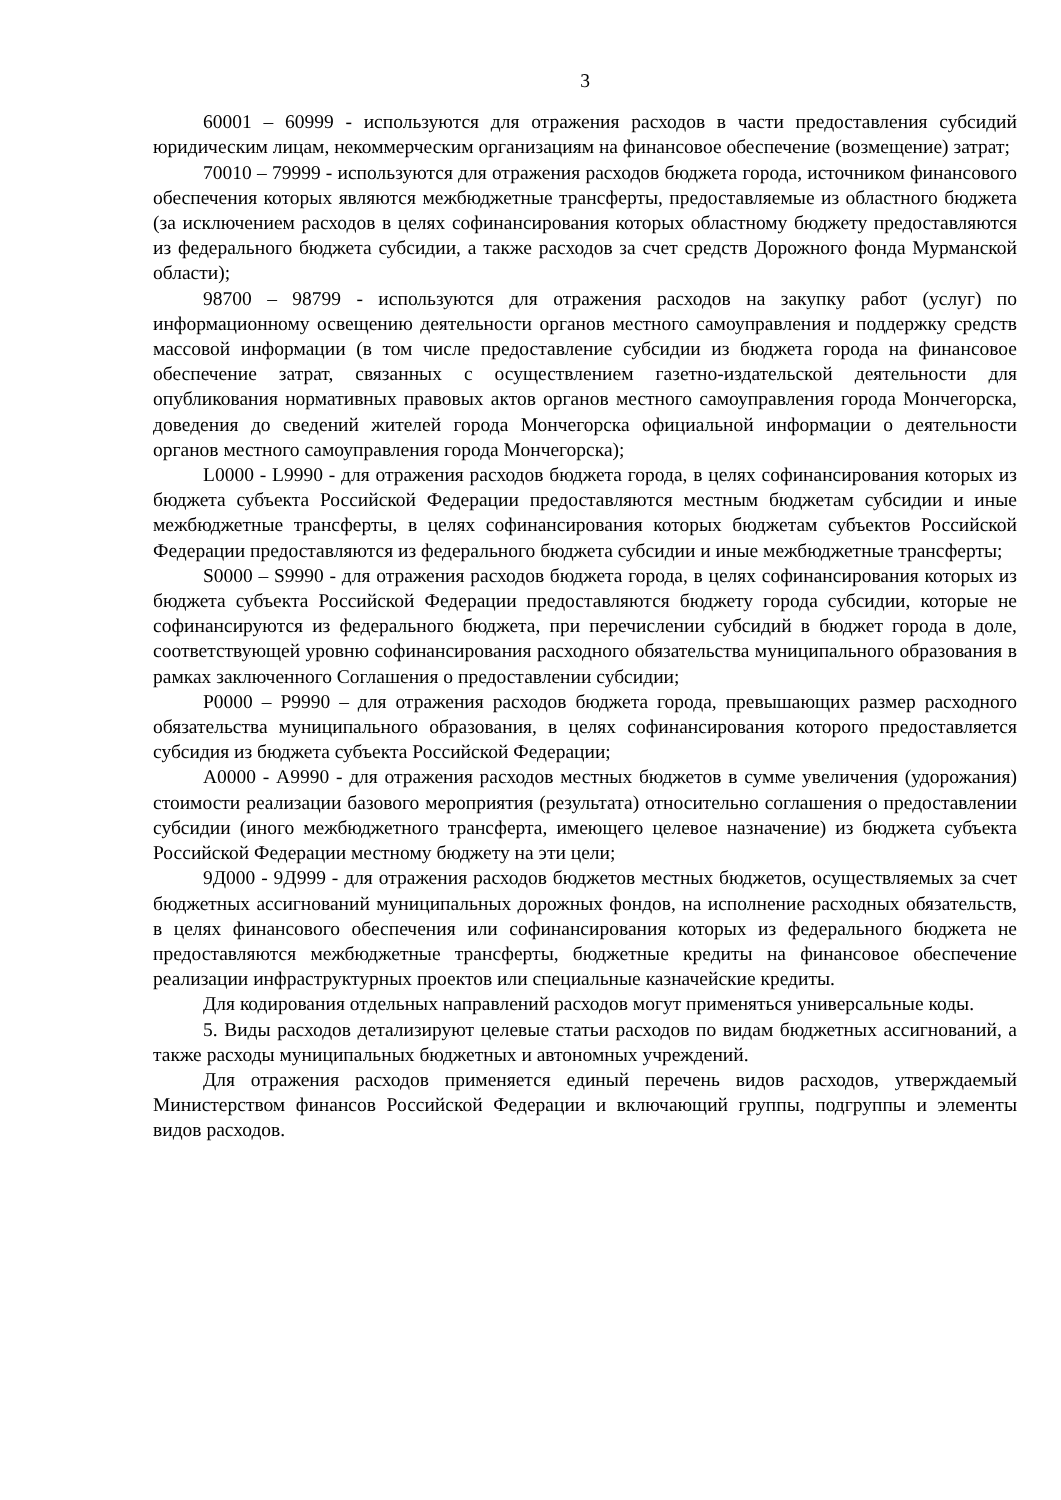3
60001 – 60999 - используются для отражения расходов в части предоставления субсидий юридическим лицам, некоммерческим организациям на финансовое обеспечение (возмещение) затрат;
70010 – 79999 - используются для отражения расходов бюджета города, источником финансового обеспечения которых являются межбюджетные трансферты, предоставляемые из областного бюджета (за исключением расходов в целях софинансирования которых областному бюджету предоставляются из федерального бюджета субсидии, а также расходов за счет средств Дорожного фонда Мурманской области);
98700 – 98799 - используются для отражения расходов на закупку работ (услуг) по информационному освещению деятельности органов местного самоуправления и поддержку средств массовой информации (в том числе предоставление субсидии из бюджета города на финансовое обеспечение затрат, связанных с осуществлением газетно-издательской деятельности для опубликования нормативных правовых актов органов местного самоуправления города Мончегорска, доведения до сведений жителей города Мончегорска официальной информации о деятельности органов местного самоуправления города Мончегорска);
L0000 - L9990 - для отражения расходов бюджета города, в целях софинансирования которых из бюджета субъекта Российской Федерации предоставляются местным бюджетам субсидии и иные межбюджетные трансферты, в целях софинансирования которых бюджетам субъектов Российской Федерации предоставляются из федерального бюджета субсидии и иные межбюджетные трансферты;
S0000 – S9990 - для отражения расходов бюджета города, в целях софинансирования которых из бюджета субъекта Российской Федерации предоставляются бюджету города субсидии, которые не софинансируются из федерального бюджета, при перечислении субсидий в бюджет города в доле, соответствующей уровню софинансирования расходного обязательства муниципального образования в рамках заключенного Соглашения о предоставлении субсидии;
P0000 – P9990 – для отражения расходов бюджета города, превышающих размер расходного обязательства муниципального образования, в целях софинансирования которого предоставляется субсидия из бюджета субъекта Российской Федерации;
А0000 - А9990 - для отражения расходов местных бюджетов в сумме увеличения (удорожания) стоимости реализации базового мероприятия (результата) относительно соглашения о предоставлении субсидии (иного межбюджетного трансферта, имеющего целевое назначение) из бюджета субъекта Российской Федерации местному бюджету на эти цели;
9Д000 - 9Д999 - для отражения расходов бюджетов местных бюджетов, осуществляемых за счет бюджетных ассигнований муниципальных дорожных фондов, на исполнение расходных обязательств, в целях финансового обеспечения или софинансирования которых из федерального бюджета не предоставляются межбюджетные трансферты, бюджетные кредиты на финансовое обеспечение реализации инфраструктурных проектов или специальные казначейские кредиты.
Для кодирования отдельных направлений расходов могут применяться универсальные коды.
5. Виды расходов детализируют целевые статьи расходов по видам бюджетных ассигнований, а также расходы муниципальных бюджетных и автономных учреждений.
Для отражения расходов применяется единый перечень видов расходов, утверждаемый Министерством финансов Российской Федерации и включающий группы, подгруппы и элементы видов расходов.